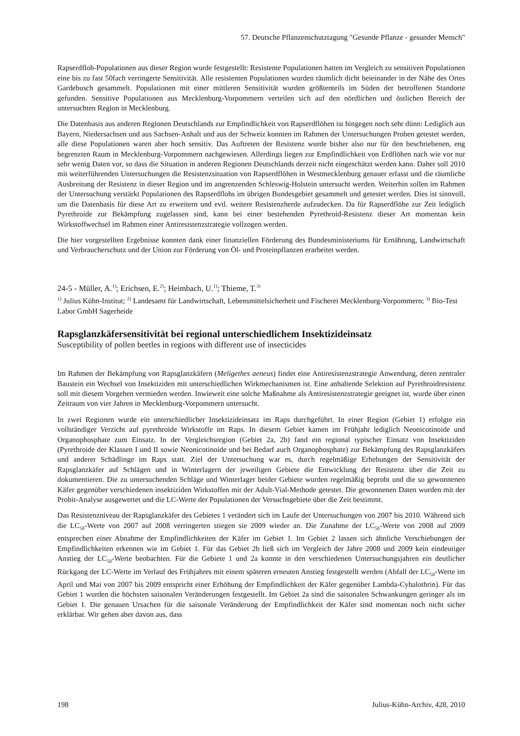57. Deutsche Pflanzenschutztagung "Gesunde Pflanze - gesunder Mensch"
Rapserdfloh-Populationen aus dieser Region wurde festgestellt: Resistente Populationen hatten im Vergleich zu sensitiven Populationen eine bis zu fast 50fach verringerte Sensitivität. Alle resistenten Populationen wurden räumlich dicht beieinander in der Nähe des Ortes Gardebusch gesammelt. Populationen mit einer mittleren Sensitivität wurden größtenteils im Süden der betroffenen Standorte gefunden. Sensitive Populationen aus Mecklenburg-Vorpommern verteilen sich auf den nördlichen und östlichen Bereich der untersuchten Region in Mecklenburg.
Die Datenbasis aus anderen Regionen Deutschlands zur Empfindlichkeit von Rapserdflöhen ist hingegen noch sehr dünn: Lediglich aus Bayern, Niedersachsen und aus Sachsen-Anhalt und aus der Schweiz konnten im Rahmen der Untersuchungen Proben getestet werden, alle diese Populationen waren aber hoch sensitiv. Das Auftreten der Resistenz wurde bisher also nur für den beschriebenen, eng begrenzten Raum in Mecklenburg-Vorpommern nachgewiesen. Allerdings liegen zur Empfindlichkeit von Erdflöhen nach wie vor nur sehr wenig Daten vor, so dass die Situation in anderen Regionen Deutschlands derzeit nicht eingeschätzt werden kann. Daher soll 2010 mit weiterführenden Untersuchungen die Resistenzsituation von Rapserdflöhen in Westmecklenburg genauer erfasst und die räumliche Ausbreitung der Resistenz in dieser Region und im angrenzenden Schleswig-Holstein untersucht werden. Weiterhin sollen im Rahmen der Untersuchung verstärkt Populationen des Rapserdflohs im übrigen Bundesgebiet gesammelt und getestet werden. Dies ist sinnvoll, um die Datenbasis für diese Art zu erweitern und evtl. weitere Resistenzherde aufzudecken. Da für Rapserdflöhe zur Zeit lediglich Pyrethroide zur Bekämpfung zugelassen sind, kann bei einer bestehenden Pyrethroid-Resistenz dieser Art momentan kein Wirkstoffwechsel im Rahmen einer Antiresistenzstrategie vollzogen werden.
Die hier vorgestellten Ergebnisse konnten dank einer finanziellen Förderung des Bundesministeriums für Ernährung, Landwirtschaft und Verbraucherschutz und der Union zur Förderung von Öl- und Proteinpflanzen erarbeitet werden.
24-5 - Müller, A.<sup>1)</sup>; Erichsen, E.<sup>2)</sup>; Heimbach, U.<sup>1)</sup>; Thieme, T.<sup>3)</sup>
<sup>1)</sup> Julius Kühn-Institut; <sup>2)</sup> Landesamt für Landwirtschaft, Lebensmittelsicherheit und Fischerei Mecklenburg-Vorpommern; <sup>3)</sup> Bio-Test Labor GmbH Sagerheide
Rapsglanzkäfersensitivität bei regional unterschiedlichem Insektizideinsatz
Susceptibility of pollen beetles in regions with different use of insecticides
Im Rahmen der Bekämpfung von Rapsglanzkäfern (Meligethes aeneus) findet eine Antiresistenzstrategie Anwendung, deren zentraler Baustein ein Wechsel von Insektiziden mit unterschiedlichen Wirkmechanismen ist. Eine anhaltende Selektion auf Pyrethroidresistenz soll mit diesem Vorgehen vermieden werden. Inwieweit eine solche Maßnahme als Antiresistenzstrategie geeignet ist, wurde über einen Zeitraum von vier Jahren in Mecklenburg-Vorpommern untersucht.
In zwei Regionen wurde ein unterschiedlicher Insektizideinsatz im Raps durchgeführt. In einer Region (Gebiet 1) erfolgte ein vollständiger Verzicht auf pyrethroide Wirkstoffe im Raps. In diesem Gebiet kamen im Frühjahr lediglich Neonicotinoide und Organophosphate zum Einsatz. In der Vergleichsregion (Gebiet 2a, 2b) fand ein regional typischer Einsatz von Insektiziden (Pyrethroide der Klassen I und II sowie Neonicotinoide und bei Bedarf auch Organophosphate) zur Bekämpfung des Rapsglanzkäfers und anderer Schädlinge im Raps statt. Ziel der Untersuchung war es, durch regelmäßige Erhebungen der Sensitivität der Rapsglanzkäfer auf Schlägen und in Winterlagern der jeweiligen Gebiete die Entwicklung der Resistenz über die Zeit zu dokumentieren. Die zu untersuchenden Schläge und Winterlager beider Gebiete wurden regelmäßig beprobt und die so gewonnenen Käfer gegenüber verschiedenen insektiziden Wirkstoffen mit der Adult-Vial-Methode getestet. Die gewonnenen Daten wurden mit der Probit-Analyse ausgewertet und die LC-Werte der Populationen der Versuchsgebiete über die Zeit bestimmt.
Das Resistenzniveau der Rapsglanzkäfer des Gebietes 1 verändert sich im Laufe der Untersuchungen von 2007 bis 2010. Während sich die LC<sub>50</sub>-Werte von 2007 auf 2008 verringerten stiegen sie 2009 wieder an. Die Zunahme der LC<sub>50</sub>-Werte von 2008 auf 2009 entsprechen einer Abnahme der Empfindlichkeiten der Käfer im Gebiet 1. Im Gebiet 2 lassen sich ähnliche Verschiebungen der Empfindlichkeiten erkennen wie im Gebiet 1. Für das Gebiet 2b ließ sich im Vergleich der Jahre 2008 und 2009 kein eindeutiger Anstieg der LC<sub>50</sub>-Werte beobachten. Für die Gebiete 1 und 2a konnte in den verschiedenen Untersuchungsjahren ein deutlicher Rückgang der LC-Werte im Verlauf des Frühjahres mit einem späteren erneuten Anstieg festgestellt werden (Abfall der LC<sub>50</sub>-Werte im April und Mai von 2007 bis 2009 entspricht einer Erhöhung der Empfindlichkeit der Käfer gegenüber Lambda-Cyhalothrin). Für das Gebiet 1 wurden die höchsten saisonalen Veränderungen festgestellt. Im Gebiet 2a sind die saisonalen Schwankungen geringer als im Gebiet 1. Die genauen Ursachen für die saisonale Veränderung der Empfindlichkeit der Käfer sind momentan noch nicht sicher erklärbar. Wir gehen aber davon aus, dass
198 Julius-Kühn-Archiv, 428, 2010